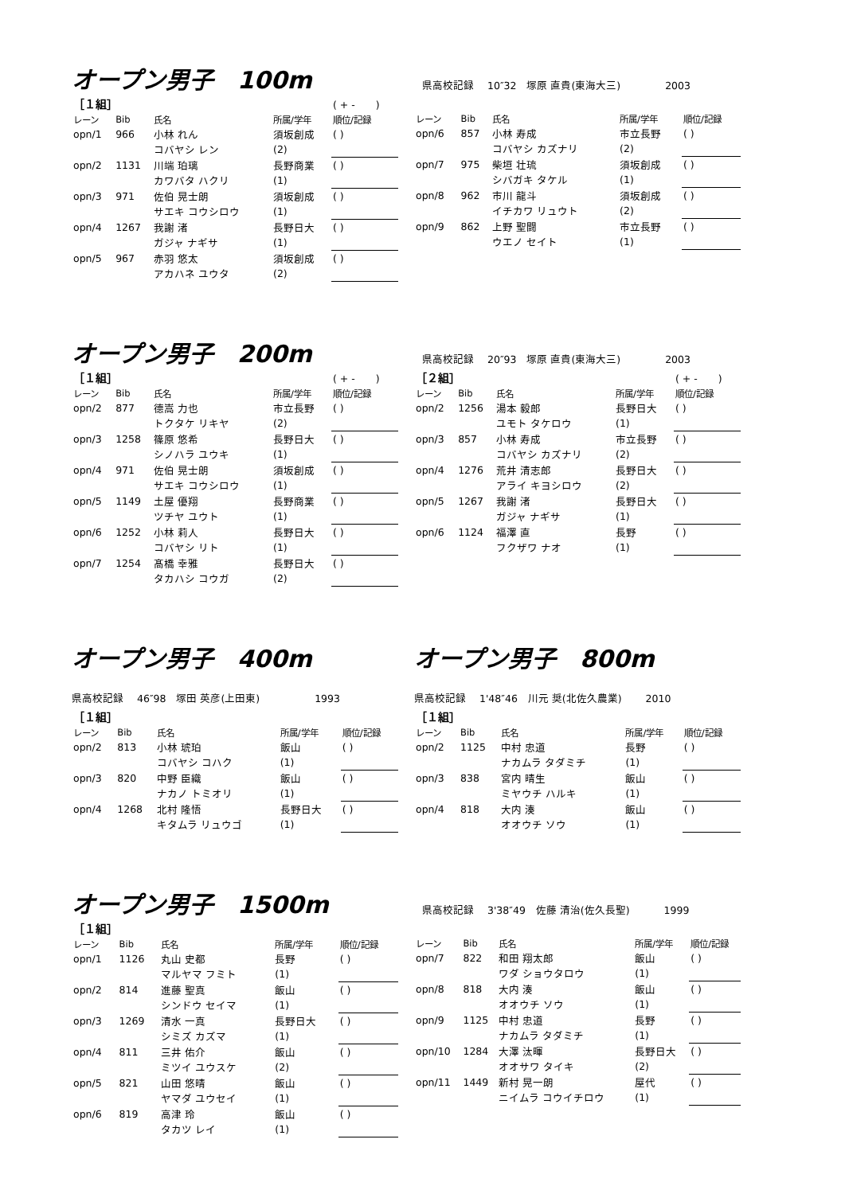オープン男子　100m
県高校記録　 10″32　塚原 直貴(東海大三)　　　　 2003
| ［１組］ | | | | ( + - ) |
| レーン | Bib | 氏名 | 所属/学年 | 順位/記録 |
| opn/1 | 966 | 小林 れん | 須坂創成 | ( ) |
| | | コバヤシ レン | (2) | |
| opn/2 | 1131 | 川端 珀璃 | 長野商業 | ( ) |
| | | カワバタ ハクリ | (1) | |
| opn/3 | 971 | 佐伯 晃士朗 | 須坂創成 | ( ) |
| | | サエキ コウシロウ | (1) | |
| opn/4 | 1267 | 我謝 渚 | 長野日大 | ( ) |
| | | ガジャ ナギサ | (1) | |
| opn/5 | 967 | 赤羽 悠太 | 須坂創成 | ( ) |
| | | アカハネ ユウタ | (2) | |
| レーン | Bib | 氏名 | 所属/学年 | 順位/記録 |
| --- | --- | --- | --- | --- |
| opn/6 | 857 | 小林 寿成 | 市立長野 | ( ) |
| | | コバヤシ カズナリ | (2) | |
| opn/7 | 975 | 柴垣 壮琉 | 須坂創成 | ( ) |
| | | シバガキ タケル | (1) | |
| opn/8 | 962 | 市川 龍斗 | 須坂創成 | ( ) |
| | | イチカワ リュウト | (2) | |
| opn/9 | 862 | 上野 聖闘 | 市立長野 | ( ) |
| | | ウエノ セイト | (1) | |
オープン男子　200m
県高校記録　 20″93　塚原 直貴(東海大三)　　　　 2003
| ［１組］ | | | | ( + - ) |
| レーン | Bib | 氏名 | 所属/学年 | 順位/記録 |
| opn/2 | 877 | 德嵩 力也 | 市立長野 | ( ) |
| | | トクタケ リキヤ | (2) | |
| opn/3 | 1258 | 篠原 悠希 | 長野日大 | ( ) |
| | | シノハラ ユウキ | (1) | |
| opn/4 | 971 | 佐伯 晃士朗 | 須坂創成 | ( ) |
| | | サエキ コウシロウ | (1) | |
| opn/5 | 1149 | 土屋 優翔 | 長野商業 | ( ) |
| | | ツチヤ ユウト | (1) | |
| opn/6 | 1252 | 小林 莉人 | 長野日大 | ( ) |
| | | コバヤシ リト | (1) | |
| opn/7 | 1254 | 髙橋 幸雅 | 長野日大 | ( ) |
| | | タカハシ コウガ | (2) | |
| ［２組］ | | | | ( + - ) |
| レーン | Bib | 氏名 | 所属/学年 | 順位/記録 |
| opn/2 | 1256 | 湯本 毅郎 | 長野日大 | ( ) |
| | | ユモト タケロウ | (1) | |
| opn/3 | 857 | 小林 寿成 | 市立長野 | ( ) |
| | | コバヤシ カズナリ | (2) | |
| opn/4 | 1276 | 荒井 清志郎 | 長野日大 | ( ) |
| | | アライ キヨシロウ | (2) | |
| opn/5 | 1267 | 我謝 渚 | 長野日大 | ( ) |
| | | ガジャ ナギサ | (1) | |
| opn/6 | 1124 | 福澤 直 | 長野 | ( ) |
| | | フクザワ ナオ | (1) | |
オープン男子　400m
県高校記録　 46″98　塚田 英彦(上田東)　　　　　 1993
| ［１組］ | | | | |
| レーン | Bib | 氏名 | 所属/学年 | 順位/記録 |
| opn/2 | 813 | 小林 琥珀 | 飯山 | ( ) |
| | | コバヤシ コハク | (1) | |
| opn/3 | 820 | 中野 臣織 | 飯山 | ( ) |
| | | ナカノ トミオリ | (1) | |
| opn/4 | 1268 | 北村 隆悟 | 長野日大 | ( ) |
| | | キタムラ リュウゴ | (1) | |
オープン男子　800m
県高校記録　 1'48″46　川元 奨(北佐久農業)　　 2010
| ［１組］ | | | | |
| レーン | Bib | 氏名 | 所属/学年 | 順位/記録 |
| opn/2 | 1125 | 中村 忠道 | 長野 | ( ) |
| | | ナカムラ タダミチ | (1) | |
| opn/3 | 838 | 宮内 晴生 | 飯山 | ( ) |
| | | ミヤウチ ハルキ | (1) | |
| opn/4 | 818 | 大内 湊 | 飯山 | ( ) |
| | | オオウチ ソウ | (1) | |
オープン男子　1500m
県高校記録　 3'38″49　佐藤 清治(佐久長聖)　　　 1999
| ［１組］ | | | | |
| レーン | Bib | 氏名 | 所属/学年 | 順位/記録 |
| opn/1 | 1126 | 丸山 史都 | 長野 | ( ) |
| | | マルヤマ フミト | (1) | |
| opn/2 | 814 | 進藤 聖真 | 飯山 | ( ) |
| | | シンドウ セイマ | (1) | |
| opn/3 | 1269 | 清水 一真 | 長野日大 | ( ) |
| | | シミズ カズマ | (1) | |
| opn/4 | 811 | 三井 佑介 | 飯山 | ( ) |
| | | ミツイ ユウスケ | (2) | |
| opn/5 | 821 | 山田 悠晴 | 飯山 | ( ) |
| | | ヤマダ ユウセイ | (1) | |
| opn/6 | 819 | 高津 玲 | 飯山 | ( ) |
| | | タカツ レイ | (1) | |
| レーン | Bib | 氏名 | 所属/学年 | 順位/記録 |
| --- | --- | --- | --- | --- |
| opn/7 | 822 | 和田 翔太郎 | 飯山 | ( ) |
| | | ワダ ショウタロウ | (1) | |
| opn/8 | 818 | 大内 湊 | 飯山 | ( ) |
| | | オオウチ ソウ | (1) | |
| opn/9 | 1125 | 中村 忠道 | 長野 | ( ) |
| | | ナカムラ タダミチ | (1) | |
| opn/10 | 1284 | 大澤 汰暉 | 長野日大 | ( ) |
| | | オオサワ タイキ | (2) | |
| opn/11 | 1449 | 新村 晃一朗 | 屋代 | ( ) |
| | | ニイムラ コウイチロウ | (1) | |